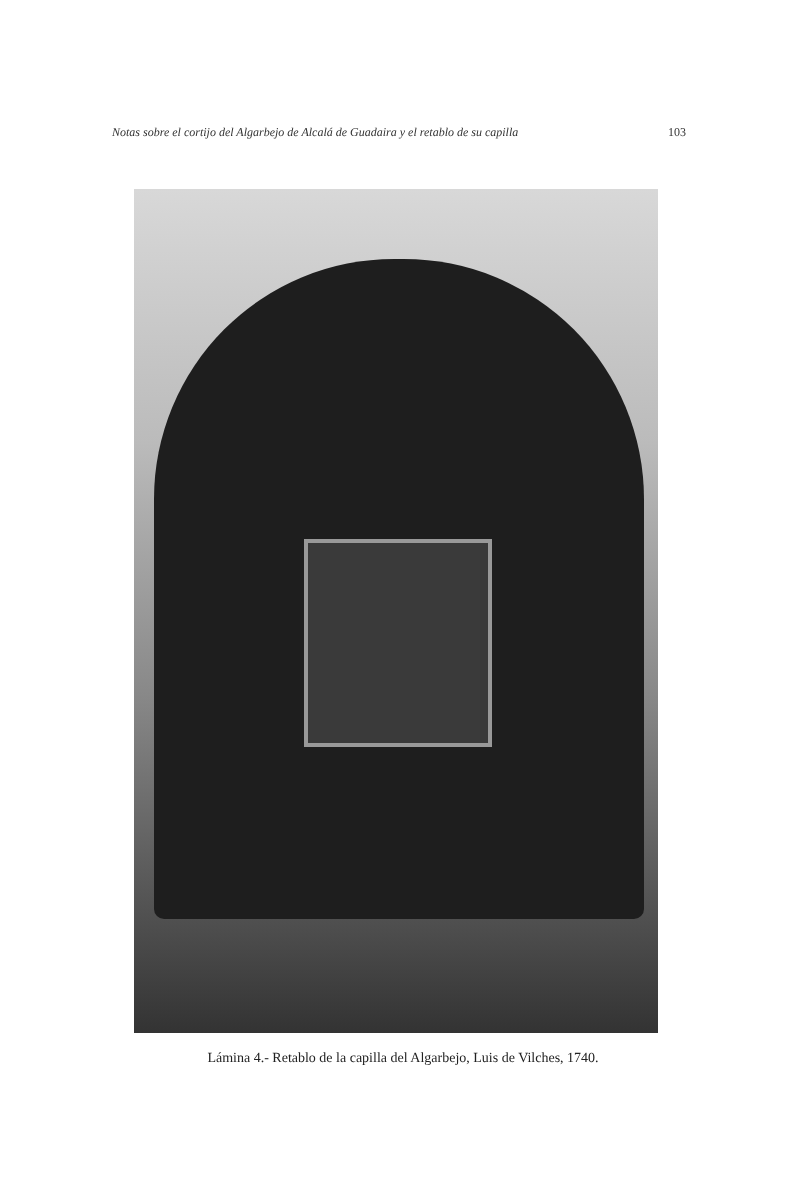Notas sobre el cortijo del Algarbejo de Alcalá de Guadaira y el retablo de su capilla 103
Lámina 4.- Retablo de la capilla del Algarbejo, Luis de Vilches, 1740.